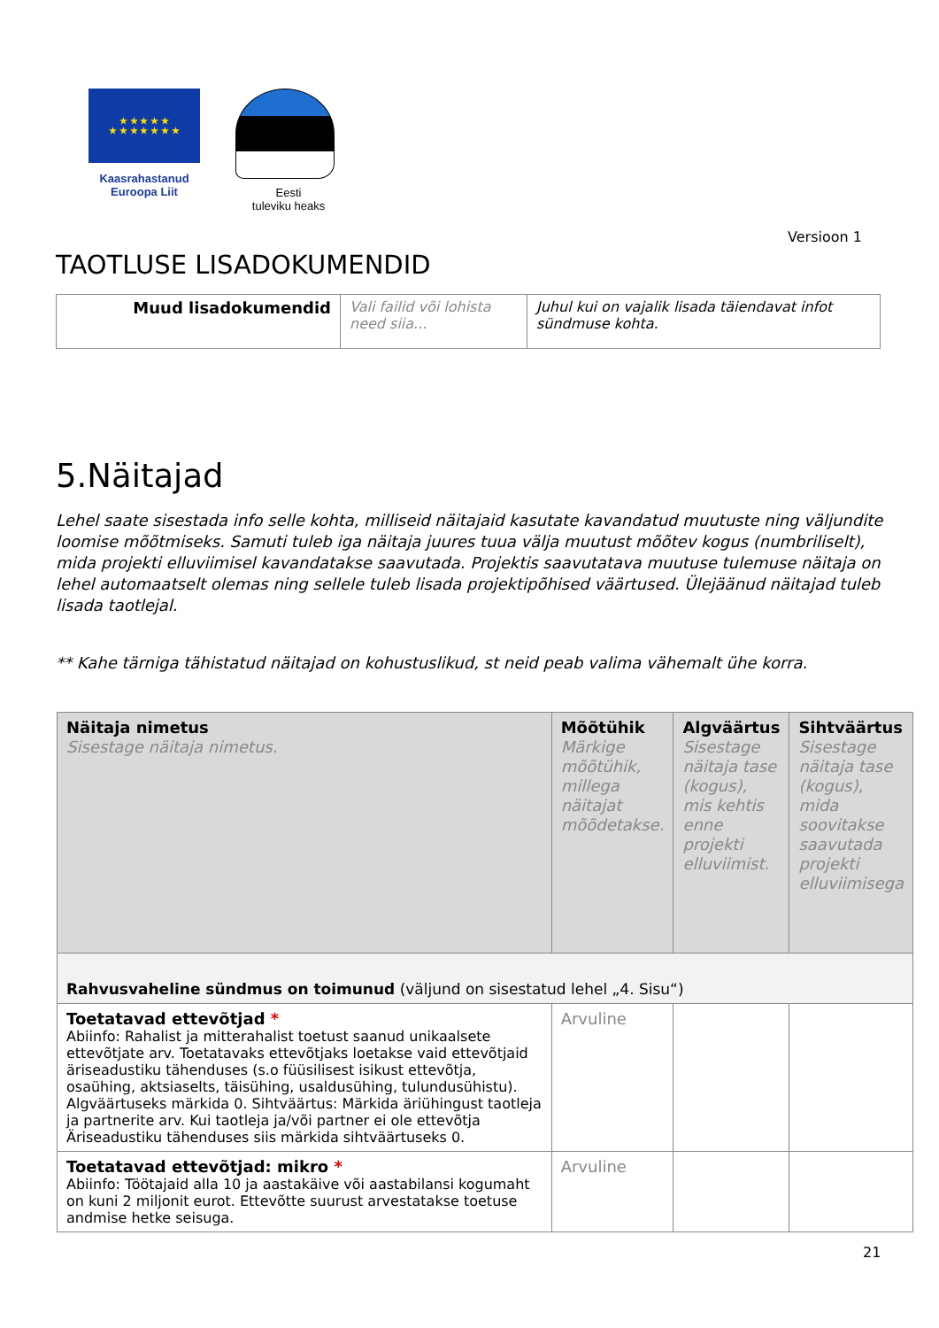★ ★ ★ ★ ★
★ ★ ★ ★ ★ ★ ★
Kaasrahastanud
Euroopa Liit
Eesti
tuleviku heaks
Versioon 1
TAOTLUSE LISADOKUMENDID
| Muud lisadokumendid | Vali failid või lohista need siia... | Juhul kui on vajalik lisada täiendavat infot sündmuse kohta. |
5.Näitajad
Lehel saate sisestada info selle kohta, milliseid näitajaid kasutate kavandatud muutuste ning väljundite loomise mõõtmiseks. Samuti tuleb iga näitaja juures tuua välja muutust mõõtev kogus (numbriliselt), mida projekti elluviimisel kavandatakse saavutada. Projektis saavutatava muutuse tulemuse näitaja on lehel automaatselt olemas ning sellele tuleb lisada projektipõhised väärtused. Ülejäänud näitajad tuleb lisada taotlejal.
** Kahe tärniga tähistatud näitajad on kohustuslikud, st neid peab valima vähemalt ühe korra.
| Näitaja nimetus Sisestage näitaja nimetus. | Mõõtühik Märkige mõõtühik, millega näitajat mõõdetakse. | Algväärtus Sisestage näitaja tase (kogus), mis kehtis enne projekti elluviimist. | Sihtväärtus Sisestage näitaja tase (kogus), mida soovitakse saavutada projekti elluviimisega |
| --- | --- | --- | --- |
| Rahvusvaheline sündmus on toimunud (väljund on sisestatud lehel „4. Sisu“) | | | |
| Toetatavad ettevõtjad * Abiinfo: Rahalist ja mitterahalist toetust saanud unikaalsete ettevõtjate arv. Toetatavaks ettevõtjaks loetakse vaid ettevõtjaid äriseadustiku tähenduses (s.o füüsilisest isikust ettevõtja, osaühing, aktsiaselts, täisühing, usaldusühing, tulundusühistu). Algväärtuseks märkida 0. Sihtväärtus: Märkida äriühingust taotleja ja partnerite arv. Kui taotleja ja/või partner ei ole ettevõtja Äriseadustiku tähenduses siis märkida sihtväärtuseks 0. | Arvuline | | |
| Toetatavad ettevõtjad: mikro * Abiinfo: Töötajaid alla 10 ja aastakäive või aastabilansi kogumaht on kuni 2 miljonit eurot. Ettevõtte suurust arvestatakse toetuse andmise hetke seisuga. | Arvuline | | |
21